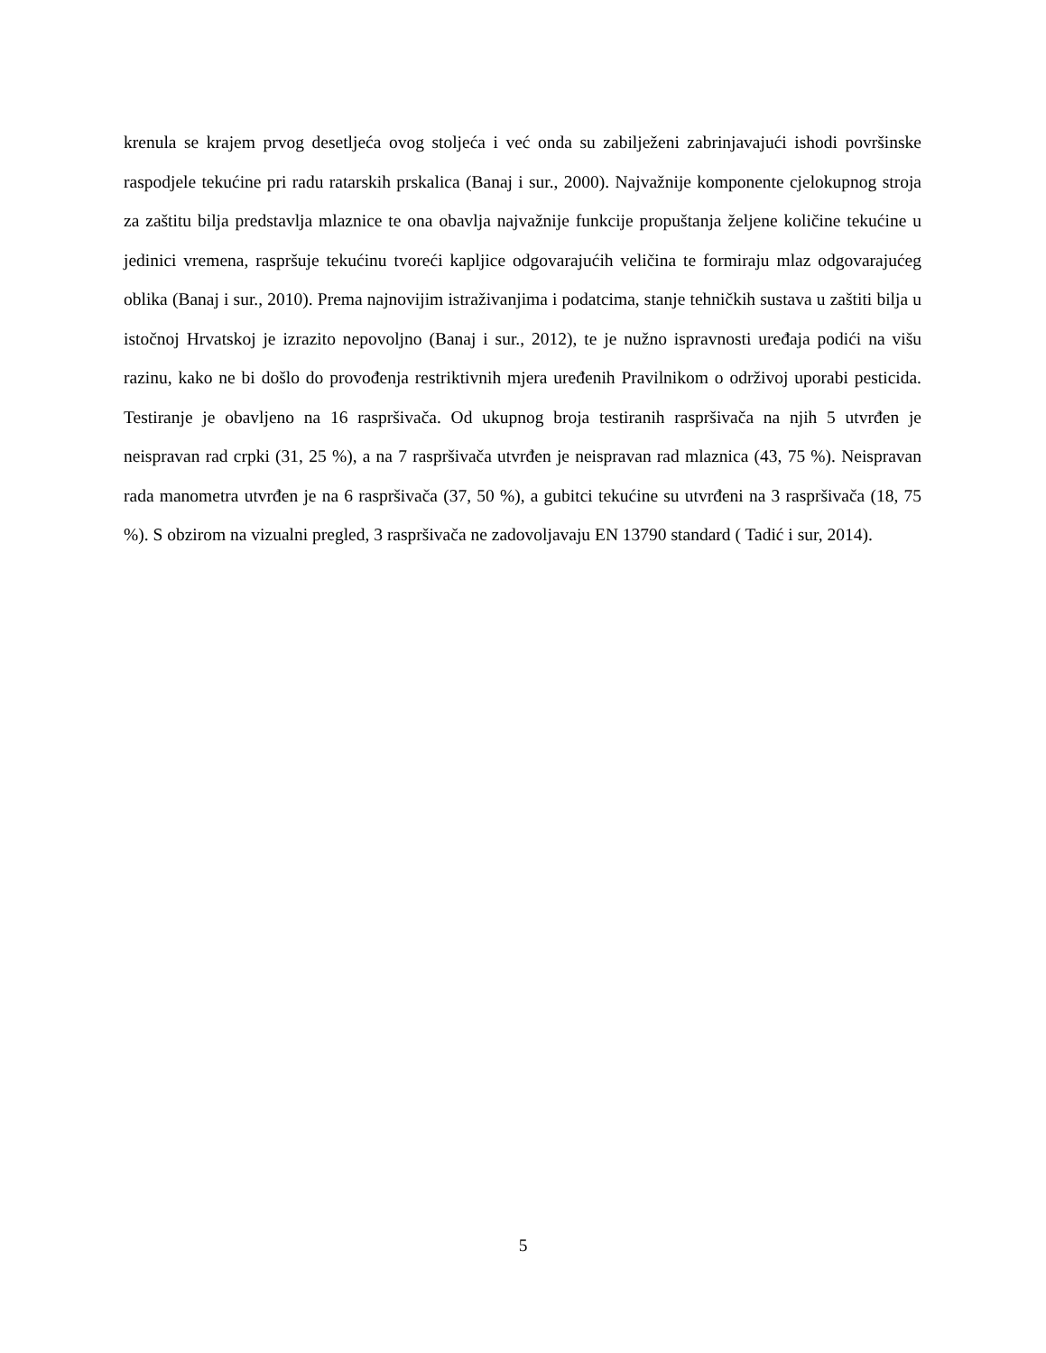krenula se krajem prvog desetljeća ovog stoljeća i već onda su zabilježeni zabrinjavajući ishodi površinske raspodjele tekućine pri radu ratarskih prskalica (Banaj i sur., 2000). Najvažnije komponente cjelokupnog stroja za zaštitu bilja predstavlja mlaznice te ona obavlja najvažnije funkcije propuštanja željene količine tekućine u jedinici vremena, raspršuje tekućinu tvoreći kapljice odgovarajućih veličina te formiraju mlaz odgovarajućeg oblika (Banaj i sur., 2010). Prema najnovijim istraživanjima i podatcima, stanje tehničkih sustava u zaštiti bilja u istočnoj Hrvatskoj je izrazito nepovoljno (Banaj i sur., 2012), te je nužno ispravnosti uređaja podići na višu razinu, kako ne bi došlo do provođenja restriktivnih mjera uređenih Pravilnikom o održivoj uporabi pesticida. Testiranje je obavljeno na 16 raspršivača. Od ukupnog broja testiranih raspršivača na njih 5 utvrđen je neispravan rad crpki (31, 25 %), a na 7 raspršivača utvrđen je neispravan rad mlaznica (43, 75 %). Neispravan rada manometra utvrđen je na 6 raspršivača (37, 50 %), a gubitci tekućine su utvrđeni na 3 raspršivača (18, 75 %). S obzirom na vizualni pregled, 3 raspršivača ne zadovoljavaju EN 13790 standard ( Tadić i sur, 2014).
5